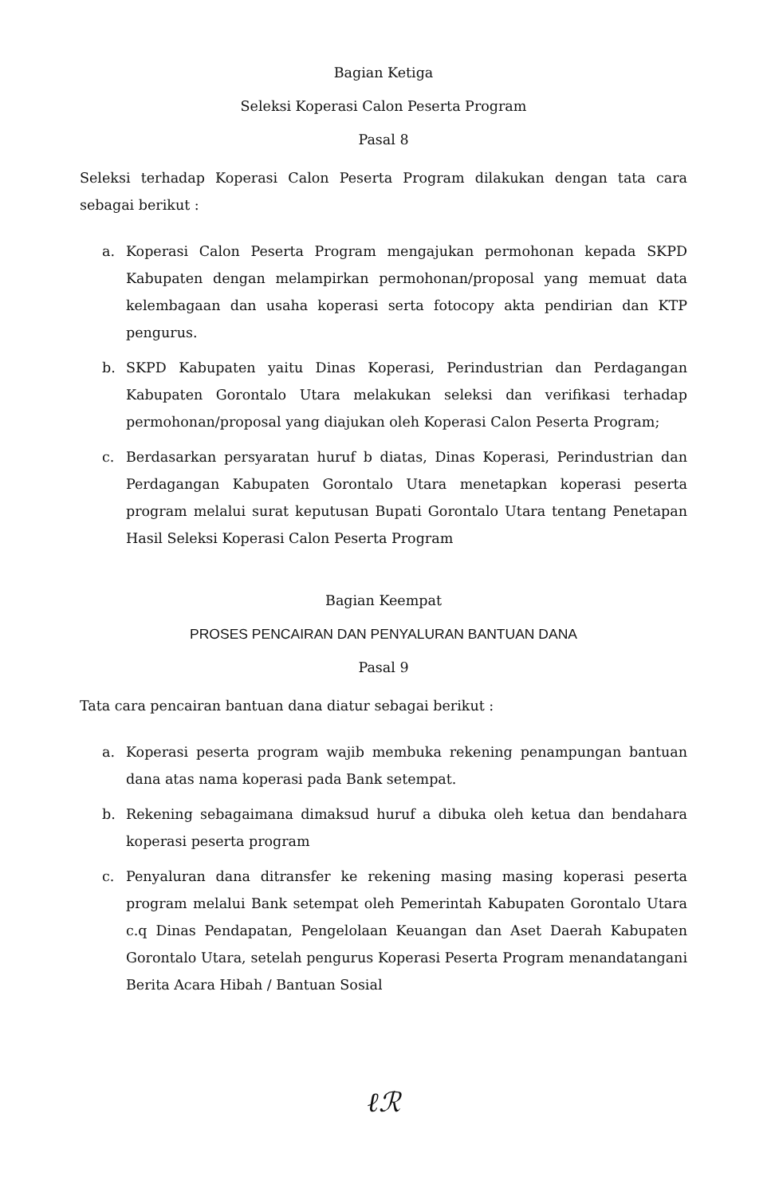Bagian Ketiga
Seleksi Koperasi Calon Peserta Program
Pasal 8
Seleksi terhadap Koperasi Calon Peserta Program dilakukan dengan tata cara sebagai berikut :
a. Koperasi Calon Peserta Program mengajukan permohonan kepada SKPD Kabupaten dengan melampirkan permohonan/proposal yang memuat data kelembagaan dan usaha koperasi serta fotocopy akta pendirian dan KTP pengurus.
b. SKPD Kabupaten yaitu Dinas Koperasi, Perindustrian dan Perdagangan Kabupaten Gorontalo Utara melakukan seleksi dan verifikasi terhadap permohonan/proposal yang diajukan oleh Koperasi Calon Peserta Program;
c. Berdasarkan persyaratan huruf b diatas, Dinas Koperasi, Perindustrian dan Perdagangan Kabupaten Gorontalo Utara menetapkan koperasi peserta program melalui surat keputusan Bupati Gorontalo Utara tentang Penetapan Hasil Seleksi Koperasi Calon Peserta Program
Bagian Keempat
PROSES PENCAIRAN DAN PENYALURAN BANTUAN DANA
Pasal 9
Tata cara pencairan bantuan dana diatur sebagai berikut :
a. Koperasi peserta program wajib membuka rekening penampungan bantuan dana atas nama koperasi pada Bank setempat.
b. Rekening sebagaimana dimaksud huruf a dibuka oleh ketua dan bendahara koperasi peserta program
c. Penyaluran dana ditransfer ke rekening masing masing koperasi peserta program melalui Bank setempat oleh Pemerintah Kabupaten Gorontalo Utara c.q Dinas Pendapatan, Pengelolaan Keuangan dan Aset Daerah Kabupaten Gorontalo Utara, setelah pengurus Koperasi Peserta Program menandatangani Berita Acara Hibah / Bantuan Sosial
ℓℛ